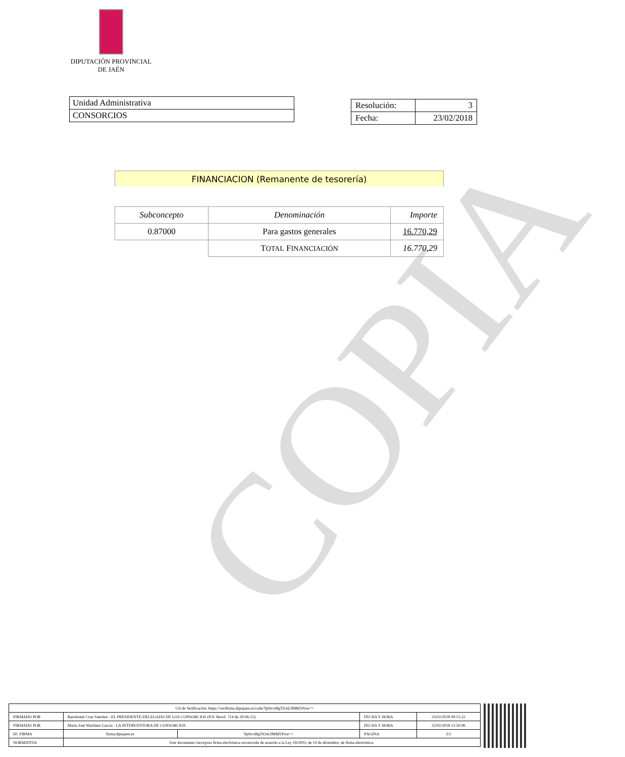DIPUTACIÓN PROVINCIAL
DE JAÉN
| Unidad Administrativa |
| CONSORCIOS |
| Resolución: | 3 |
| Fecha: | 23/02/2018 |
FINANCIACION (Remanente de tesorería)
| Subconcepto | Denominación | Importe |
| --- | --- | --- |
| 0.87000 | Para gastos generales | 16.770,29 |
| | T OTAL F INANCIACIÓN | 16.770,29 |
COPIA
| Url de Verificación: https://verifirma.dipujaen.es/code/Yp9xviBgTiOsLfM8if1Pow== | | | | |
| FIRMADO POR | Bartolomé Cruz Sánchez - EL PRESIDENTE-DELEGADO DE LOS CONSORCIOS (P.D. Resol. 714 de 29-06-15) | | FECHA Y HORA | 23/02/2018 09:15:22 |
| FIRMADO POR | María José Martínez García - LA INTERVENTORA DE CONSORCIOS | | FECHA Y HORA | 22/02/2018 13:50:06 |
| ID. FIRMA | firma.dipujaen.es | Yp9xviBgTiOsLfM8if1Pow== | PÁGINA | 2/2 |
| NORMATIVA | Este documento incorpora firma electrónica reconocida de acuerdo a la Ley 59/2003, de 19 de diciembre, de firma electrónica. | | | |